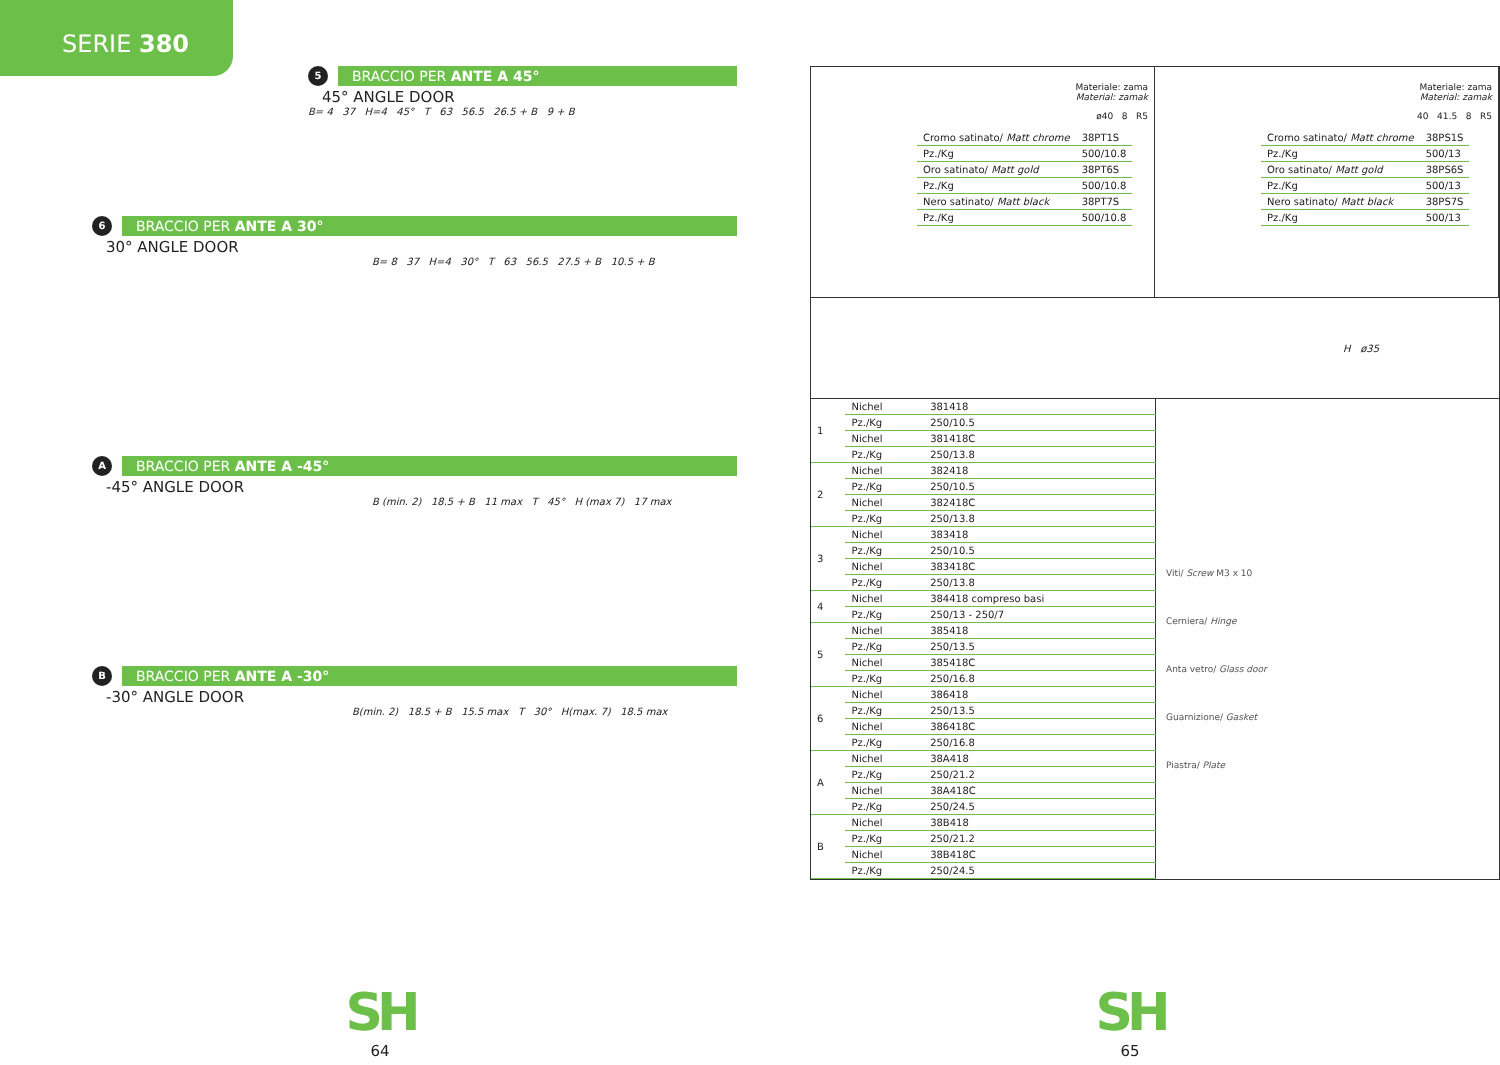SERIE 380
5
BRACCIO PER ANTE A 45°
45° ANGLE DOOR
B= 4 37 H=4 45° T 63 56.5 26.5 + B 9 + B
6
BRACCIO PER ANTE A 30°
30° ANGLE DOOR
B= 8 37 H=4 30° T 63 56.5 27.5 + B 10.5 + B
A
BRACCIO PER ANTE A -45°
-45° ANGLE DOOR
B (min. 2) 18.5 + B 11 max T 45° H (max 7) 17 max
B
BRACCIO PER ANTE A -30°
-30° ANGLE DOOR
B(min. 2) 18.5 + B 15.5 max T 30° H(max. 7) 18.5 max
SH
64
Materiale: zama
Material: zamak
ø40 8 R5
| Cromo satinato/ Matt chrome | 38PT1S |
| Pz./Kg | 500/10.8 |
| Oro satinato/ Matt gold | 38PT6S |
| Pz./Kg | 500/10.8 |
| Nero satinato/ Matt black | 38PT7S |
| Pz./Kg | 500/10.8 |
Materiale: zama
Material: zamak
40 41.5 8 R5
| Cromo satinato/ Matt chrome | 38PS1S |
| Pz./Kg | 500/13 |
| Oro satinato/ Matt gold | 38PS6S |
| Pz./Kg | 500/13 |
| Nero satinato/ Matt black | 38PS7S |
| Pz./Kg | 500/13 |
H ø35
| 1 | Nichel | 381418 |
| | Pz./Kg | 250/10.5 |
| | Nichel | 381418C |
| | Pz./Kg | 250/13.8 |
| 2 | Nichel | 382418 |
| | Pz./Kg | 250/10.5 |
| | Nichel | 382418C |
| | Pz./Kg | 250/13.8 |
| 3 | Nichel | 383418 |
| | Pz./Kg | 250/10.5 |
| | Nichel | 383418C |
| | Pz./Kg | 250/13.8 |
| 4 | Nichel | 384418 compreso basi |
| | Pz./Kg | 250/13 - 250/7 |
| 5 | Nichel | 385418 |
| | Pz./Kg | 250/13.5 |
| | Nichel | 385418C |
| | Pz./Kg | 250/16.8 |
| 6 | Nichel | 386418 |
| | Pz./Kg | 250/13.5 |
| | Nichel | 386418C |
| | Pz./Kg | 250/16.8 |
| A | Nichel | 38A418 |
| | Pz./Kg | 250/21.2 |
| | Nichel | 38A418C |
| | Pz./Kg | 250/24.5 |
| B | Nichel | 38B418 |
| | Pz./Kg | 250/21.2 |
| | Nichel | 38B418C |
| | Pz./Kg | 250/24.5 |
Viti/ Screw M3 x 10
Cerniera/ Hinge
Anta vetro/ Glass door
Guarnizione/ Gasket
Piastra/ Plate
SH
65